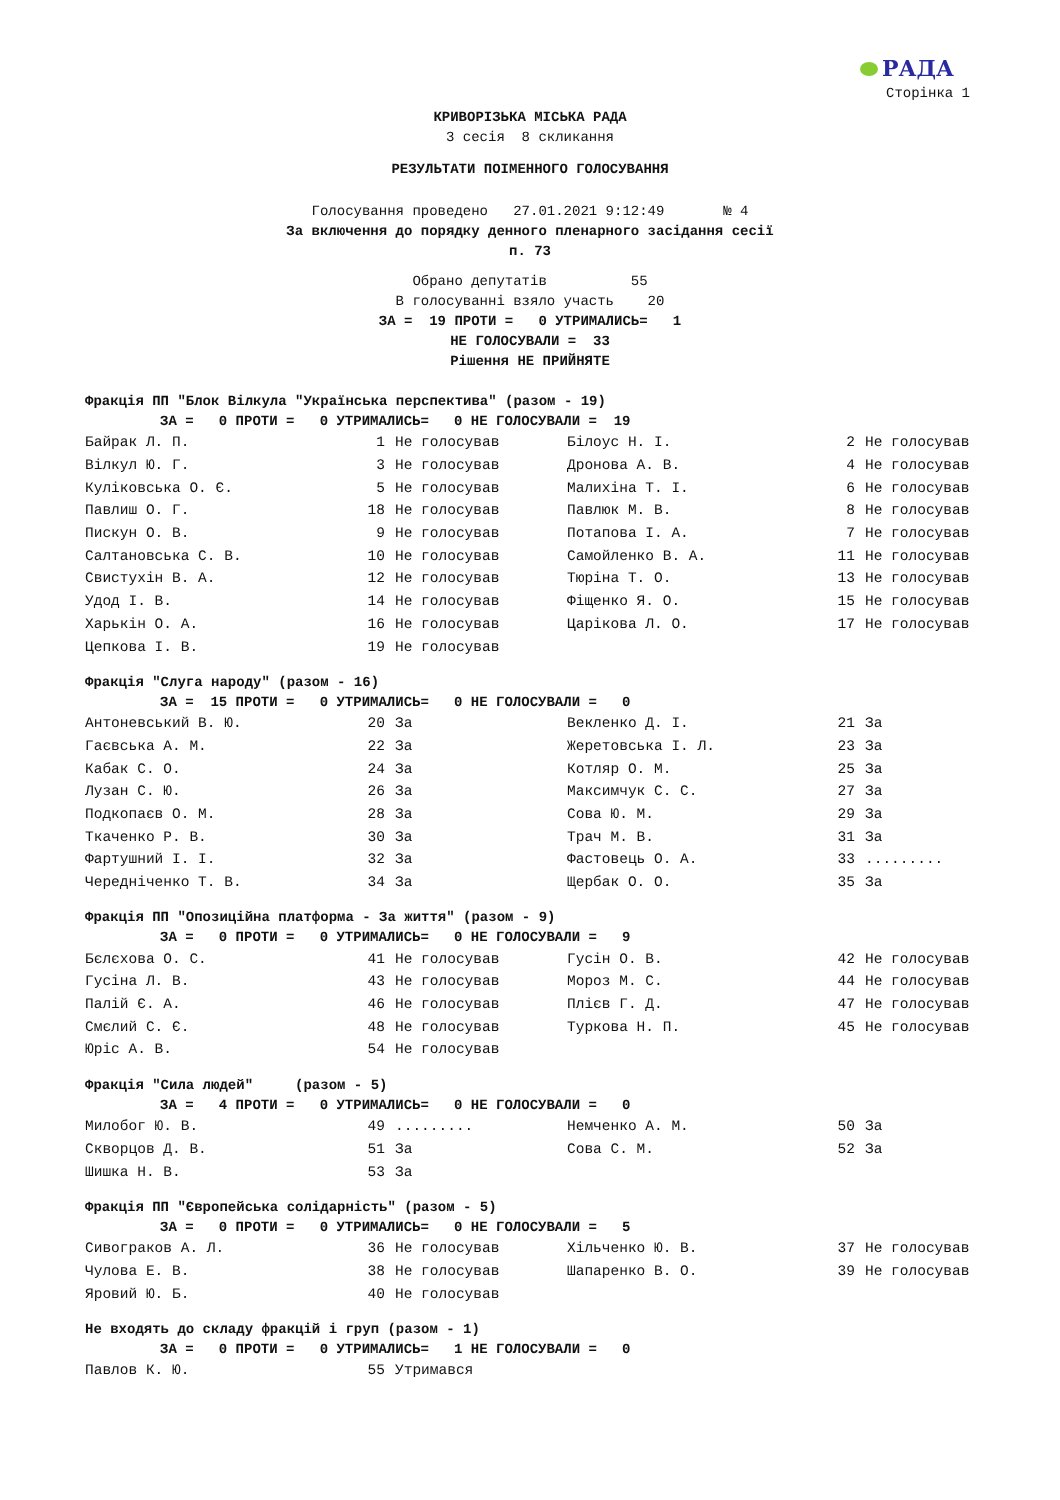РАДА
Сторінка 1
КРИВОРІЗЬКА МІСЬКА РАДА
3 сесія 8 скликання
РЕЗУЛЬТАТИ ПОІМЕННОГО ГОЛОСУВАННЯ
Голосування проведено 27.01.2021 9:12:49 № 4
За включення до порядку денного пленарного засідання сесії
п. 73
Обрано депутатів 55 В голосуванні взяло участь 20 ЗА = 19 ПРОТИ = 0 УТРИМАЛИСЬ= 1 НЕ ГОЛОСУВАЛИ = 33 Рішення НЕ ПРИЙНЯТЕ
Фракція ПП "Блок Вілкула "Українська перспектива" (разом - 19)
ЗА = 0 ПРОТИ = 0 УТРИМАЛИСЬ= 0 НЕ ГОЛОСУВАЛИ = 19
| Байрак Л. П. | 1 | Не голосував | Білоус Н. І. | 2 | Не голосував |
| Вілкул Ю. Г. | 3 | Не голосував | Дронова А. В. | 4 | Не голосував |
| Куліковська О. Є. | 5 | Не голосував | Малихіна Т. І. | 6 | Не голосував |
| Павлиш О. Г. | 18 | Не голосував | Павлюк М. В. | 8 | Не голосував |
| Пискун О. В. | 9 | Не голосував | Потапова І. А. | 7 | Не голосував |
| Салтановська С. В. | 10 | Не голосував | Самойленко В. А. | 11 | Не голосував |
| Свистухін В. А. | 12 | Не голосував | Тюріна Т. О. | 13 | Не голосував |
| Удод І. В. | 14 | Не голосував | Фіщенко Я. О. | 15 | Не голосував |
| Харькін О. А. | 16 | Не голосував | Царікова Л. О. | 17 | Не голосував |
| Цепкова І. В. | 19 | Не голосував | | | |
Фракція "Слуга народу" (разом - 16)
ЗА = 15 ПРОТИ = 0 УТРИМАЛИСЬ= 0 НЕ ГОЛОСУВАЛИ = 0
| Антоневський В. Ю. | 20 | За | Векленко Д. І. | 21 | За |
| Гаєвська А. М. | 22 | За | Жеретовська І. Л. | 23 | За |
| Кабак С. О. | 24 | За | Котляр О. М. | 25 | За |
| Лузан С. Ю. | 26 | За | Максимчук С. С. | 27 | За |
| Подкопаєв О. М. | 28 | За | Сова Ю. М. | 29 | За |
| Ткаченко Р. В. | 30 | За | Трач М. В. | 31 | За |
| Фартушний І. І. | 32 | За | Фастовець О. А. | 33 | ......... |
| Чередніченко Т. В. | 34 | За | Щербак О. О. | 35 | За |
Фракція ПП "Опозиційна платформа - За життя" (разом - 9)
ЗА = 0 ПРОТИ = 0 УТРИМАЛИСЬ= 0 НЕ ГОЛОСУВАЛИ = 9
| Бєлєхова О. С. | 41 | Не голосував | Гусін О. В. | 42 | Не голосував |
| Гусіна Л. В. | 43 | Не голосував | Мороз М. С. | 44 | Не голосував |
| Палій Є. А. | 46 | Не голосував | Плієв Г. Д. | 47 | Не голосував |
| Смєлий С. Є. | 48 | Не голосував | Туркова Н. П. | 45 | Не голосував |
| Юріс А. В. | 54 | Не голосував | | | |
Фракція "Сила людей" (разом - 5)
ЗА = 4 ПРОТИ = 0 УТРИМАЛИСЬ= 0 НЕ ГОЛОСУВАЛИ = 0
| Милобог Ю. В. | 49 | ......... | Немченко А. М. | 50 | За |
| Скворцов Д. В. | 51 | За | Сова С. М. | 52 | За |
| Шишка Н. В. | 53 | За | | | |
Фракція ПП "Європейська солідарність" (разом - 5)
ЗА = 0 ПРОТИ = 0 УТРИМАЛИСЬ= 0 НЕ ГОЛОСУВАЛИ = 5
| Сивограков А. Л. | 36 | Не голосував | Хільченко Ю. В. | 37 | Не голосував |
| Чулова Е. В. | 38 | Не голосував | Шапаренко В. О. | 39 | Не голосував |
| Яровий Ю. Б. | 40 | Не голосував | | | |
Не входять до складу фракцій і груп (разом - 1)
ЗА = 0 ПРОТИ = 0 УТРИМАЛИСЬ= 1 НЕ ГОЛОСУВАЛИ = 0
| Павлов К. Ю. | 55 | Утримався | | | |